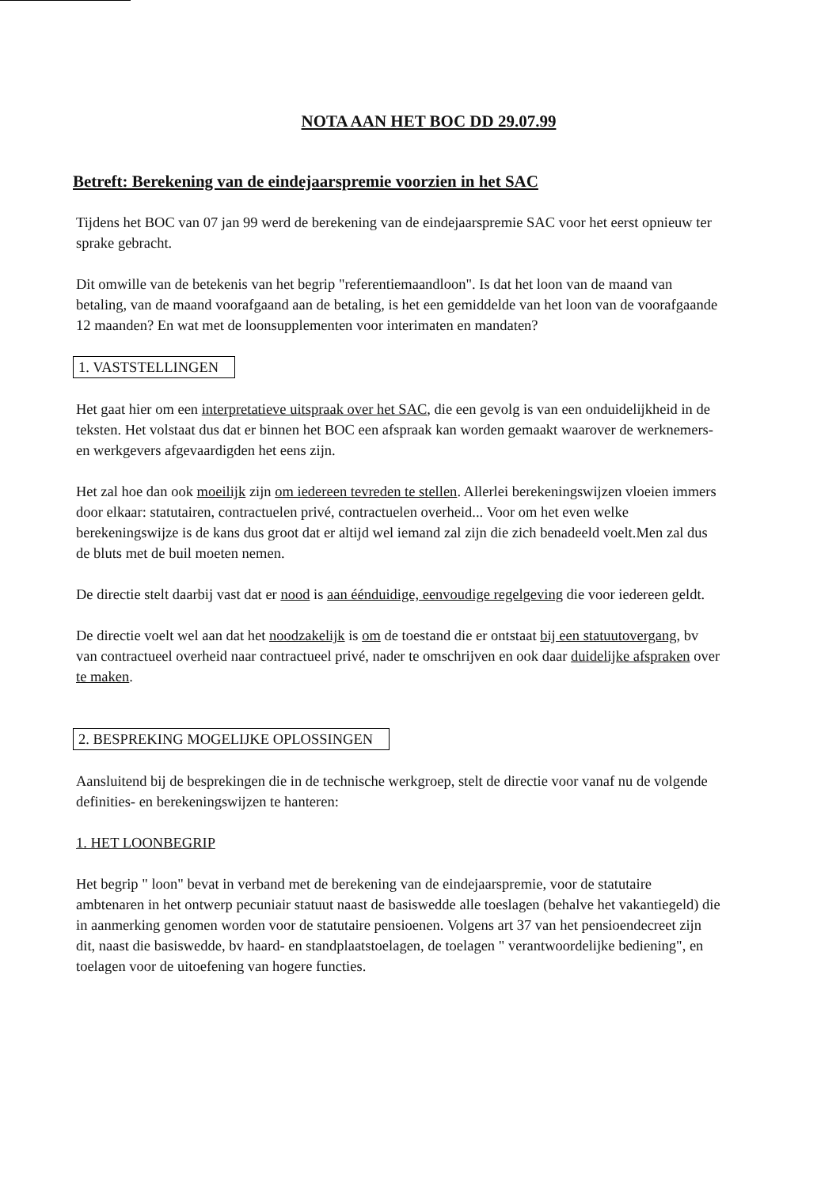NOTA AAN HET BOC DD 29.07.99
Betreft: Berekening van de eindejaarspremie voorzien in het SAC
Tijdens het BOC van 07 jan 99 werd de berekening van de eindejaarspremie SAC voor het eerst opnieuw ter sprake gebracht.
Dit omwille van de betekenis van het begrip "referentiemaandloon". Is dat het loon van de maand van betaling, van de maand voorafgaand aan de betaling, is het een gemiddelde van het loon van de voorafgaande 12 maanden? En wat met de loonsupplementen voor interimaten en mandaten?
1. VASTSTELLINGEN
Het gaat hier om een interpretatieve uitspraak over het SAC, die een gevolg is van een onduidelijkheid in de teksten. Het volstaat dus dat er binnen het BOC een afspraak kan worden gemaakt waarover de werknemers- en werkgevers afgevaardigden het eens zijn.
Het zal hoe dan ook moeilijk zijn om iedereen tevreden te stellen. Allerlei berekeningswijzen vloeien immers door elkaar: statutairen, contractuelen privé, contractuelen overheid... Voor om het even welke berekeningswijze is de kans dus groot dat er altijd wel iemand zal zijn die zich benadeeld voelt.Men zal dus de bluts met de buil moeten nemen.
De directie stelt daarbij vast dat er nood is aan éénduidige, eenvoudige regelgeving die voor iedereen geldt.
De directie voelt wel aan dat het noodzakelijk is om de toestand die er ontstaat bij een statuutovergang, bv van contractueel overheid naar contractueel privé, nader te omschrijven en ook daar duidelijke afspraken over te maken.
2. BESPREKING MOGELIJKE OPLOSSINGEN
Aansluitend bij de besprekingen die in de technische werkgroep, stelt de directie voor vanaf nu de volgende definities- en berekeningswijzen te hanteren:
1. HET LOONBEGRIP
Het begrip " loon" bevat in verband met de berekening van de eindejaarspremie, voor de statutaire ambtenaren in het ontwerp pecuniair statuut naast de basiswedde alle toeslagen (behalve het vakantiegeld) die in aanmerking genomen worden voor de statutaire pensioenen. Volgens art 37 van het pensioendecreet zijn dit, naast die basiswedde, bv haard- en standplaatstoelagen, de toelagen " verantwoordelijke bediening", en toelagen voor de uitoefening van hogere functies.